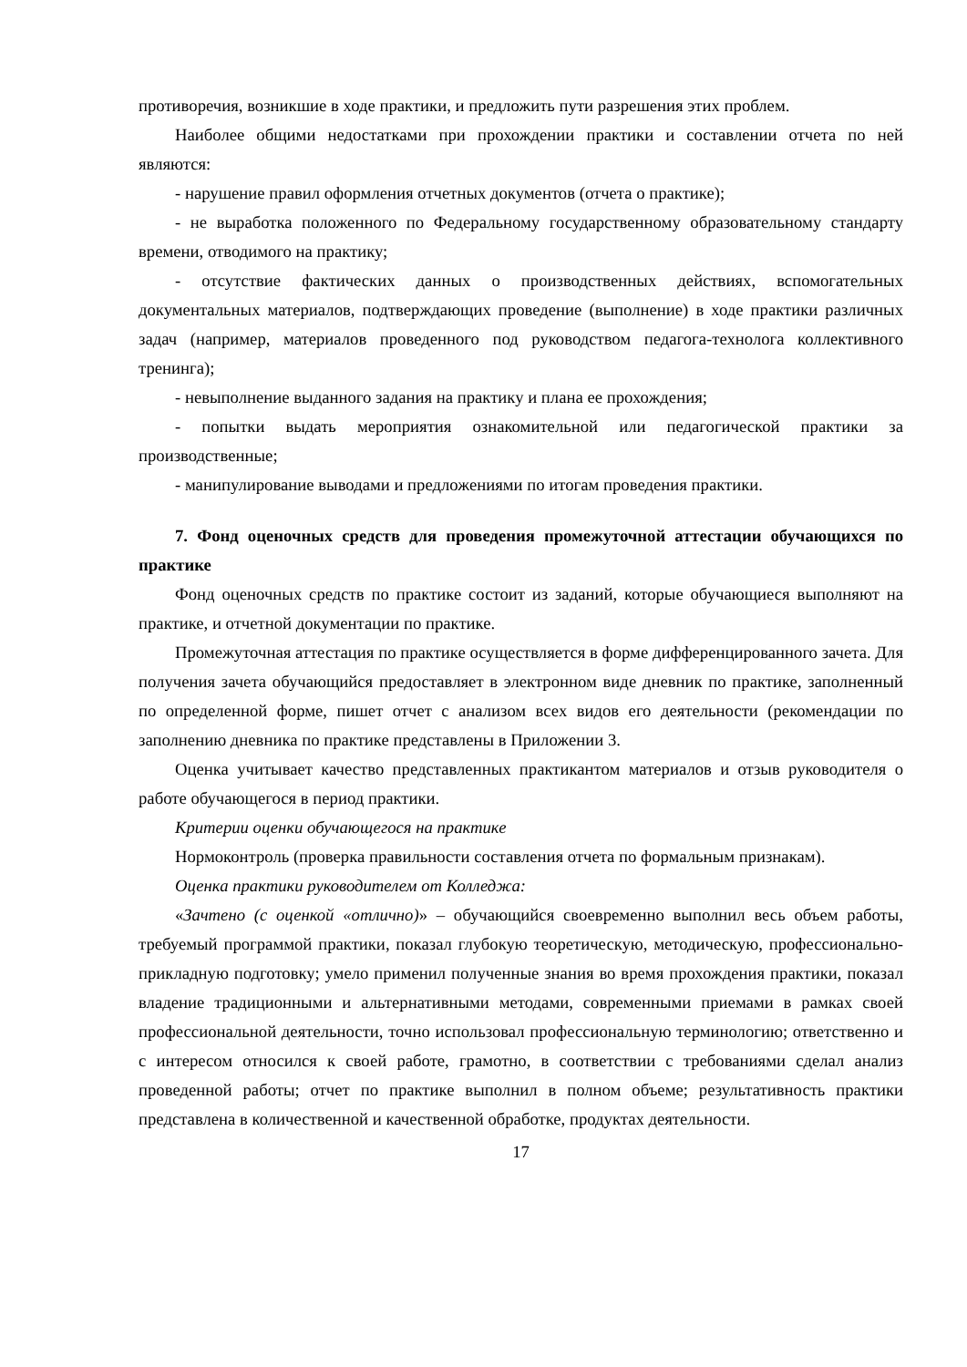противоречия, возникшие в ходе практики, и предложить пути разрешения этих проблем.
Наиболее общими недостатками при прохождении практики и составлении отчета по ней являются:
- нарушение правил оформления отчетных документов (отчета о практике);
- не выработка положенного по Федеральному государственному образовательному стандарту времени, отводимого на практику;
- отсутствие фактических данных о производственных действиях, вспомогательных документальных материалов, подтверждающих проведение (выполнение) в ходе практики различных задач (например, материалов проведенного под руководством педагога-технолога коллективного тренинга);
- невыполнение выданного задания на практику и плана ее прохождения;
- попытки выдать мероприятия ознакомительной или педагогической практики за производственные;
- манипулирование выводами и предложениями по итогам проведения практики.
7. Фонд оценочных средств для проведения промежуточной аттестации обучающихся по практике
Фонд оценочных средств по практике состоит из заданий, которые обучающиеся выполняют на практике, и отчетной документации по практике.
Промежуточная аттестация по практике осуществляется в форме дифференцированного зачета. Для получения зачета обучающийся предоставляет в электронном виде дневник по практике, заполненный по определенной форме, пишет отчет с анализом всех видов его деятельности (рекомендации по заполнению дневника по практике представлены в Приложении 3.
Оценка учитывает качество представленных практикантом материалов и отзыв руководителя о работе обучающегося в период практики.
Критерии оценки обучающегося на практике
Нормоконтроль (проверка правильности составления отчета по формальным признакам).
Оценка практики руководителем от Колледжа:
«Зачтено (с оценкой «отлично)» – обучающийся своевременно выполнил весь объем работы, требуемый программой практики, показал глубокую теоретическую, методическую, профессионально-прикладную подготовку; умело применил полученные знания во время прохождения практики, показал владение традиционными и альтернативными методами, современными приемами в рамках своей профессиональной деятельности, точно использовал профессиональную терминологию; ответственно и с интересом относился к своей работе, грамотно, в соответствии с требованиями сделал анализ проведенной работы; отчет по практике выполнил в полном объеме; результативность практики представлена в количественной и качественной обработке, продуктах деятельности.
17